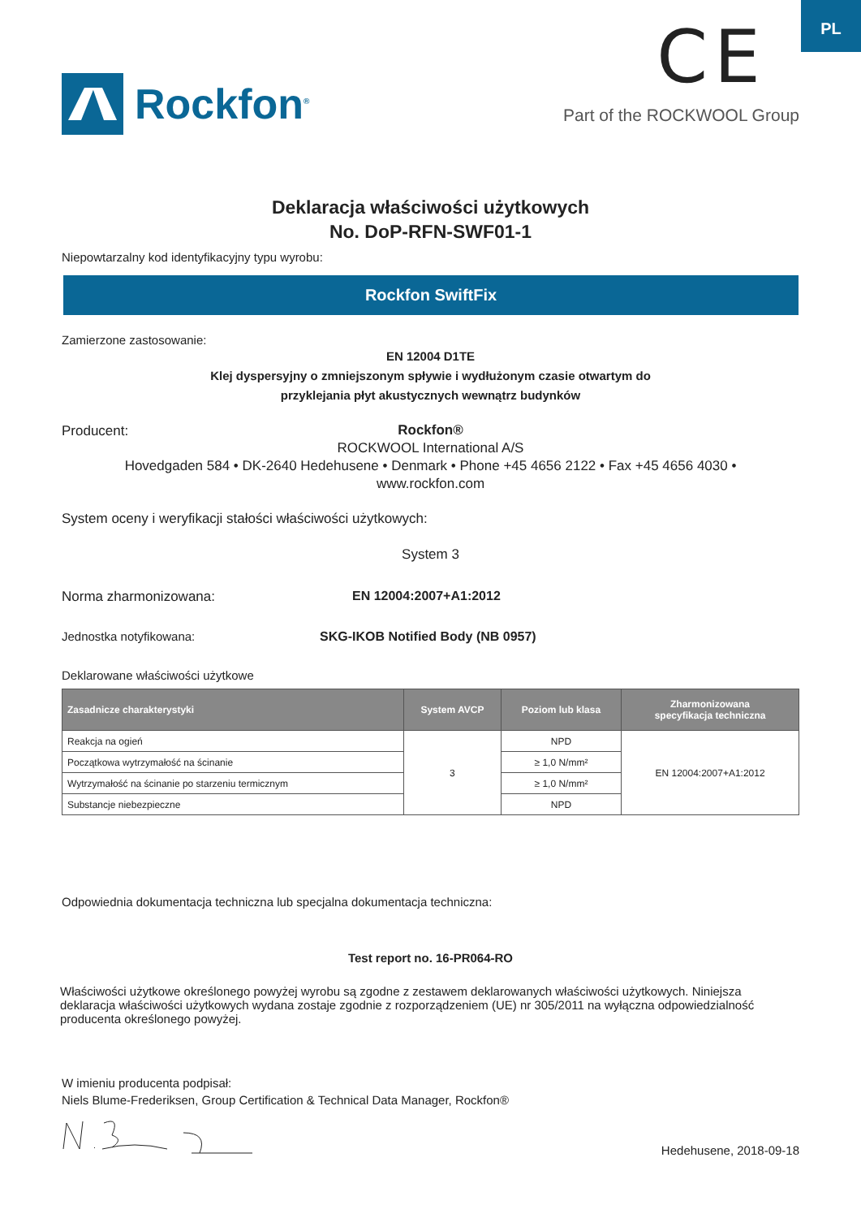PL
Rockfon<sup>®</sup>
CE
Part of the ROCKWOOL Group
Deklaracja właściwości użytkowych
No. DoP-RFN-SWF01-1
Niepowtarzalny kod identyfikacyjny typu wyrobu:
Rockfon SwiftFix
Zamierzone zastosowanie:
EN 12004 D1TE
Klej dyspersyjny o zmniejszonym spływie i wydłużonym czasie otwartym do
przyklejania płyt akustycznych wewnątrz budynków
Producent:
Rockfon®
ROCKWOOL International A/S
Hovedgaden 584 • DK-2640 Hedehusene • Denmark • Phone +45 4656 2122 • Fax +45 4656 4030 •
www.rockfon.com
System oceny i weryfikacji stałości właściwości użytkowych:
System 3
Norma zharmonizowana: EN 12004:2007+A1:2012
Jednostka notyfikowana: SKG-IKOB Notified Body (NB 0957)
Deklarowane właściwości użytkowe
| Zasadnicze charakterystyki | System AVCP | Poziom lub klasa | Zharmonizowana specyfikacja techniczna |
| --- | --- | --- | --- |
| Reakcja na ogień | 3 | NPD | EN 12004:2007+A1:2012 |
| Początkowa wytrzymałość na ścinanie | | ≥ 1,0 N/mm² | |
| Wytrzymałość na ścinanie po starzeniu termicznym | | ≥ 1,0 N/mm² | |
| Substancje niebezpieczne | | NPD | |
Odpowiednia dokumentacja techniczna lub specjalna dokumentacja techniczna:
Test report no. 16-PR064-RO
Właściwości użytkowe określonego powyżej wyrobu są zgodne z zestawem deklarowanych właściwości użytkowych. Niniejsza deklaracja właściwości użytkowych wydana zostaje zgodnie z rozporządzeniem (UE) nr 305/2011 na wyłączna odpowiedzialność producenta określonego powyżej.
W imieniu producenta podpisał:
Niels Blume-Frederiksen, Group Certification & Technical Data Manager, Rockfon®
Hedehusene, 2018-09-18